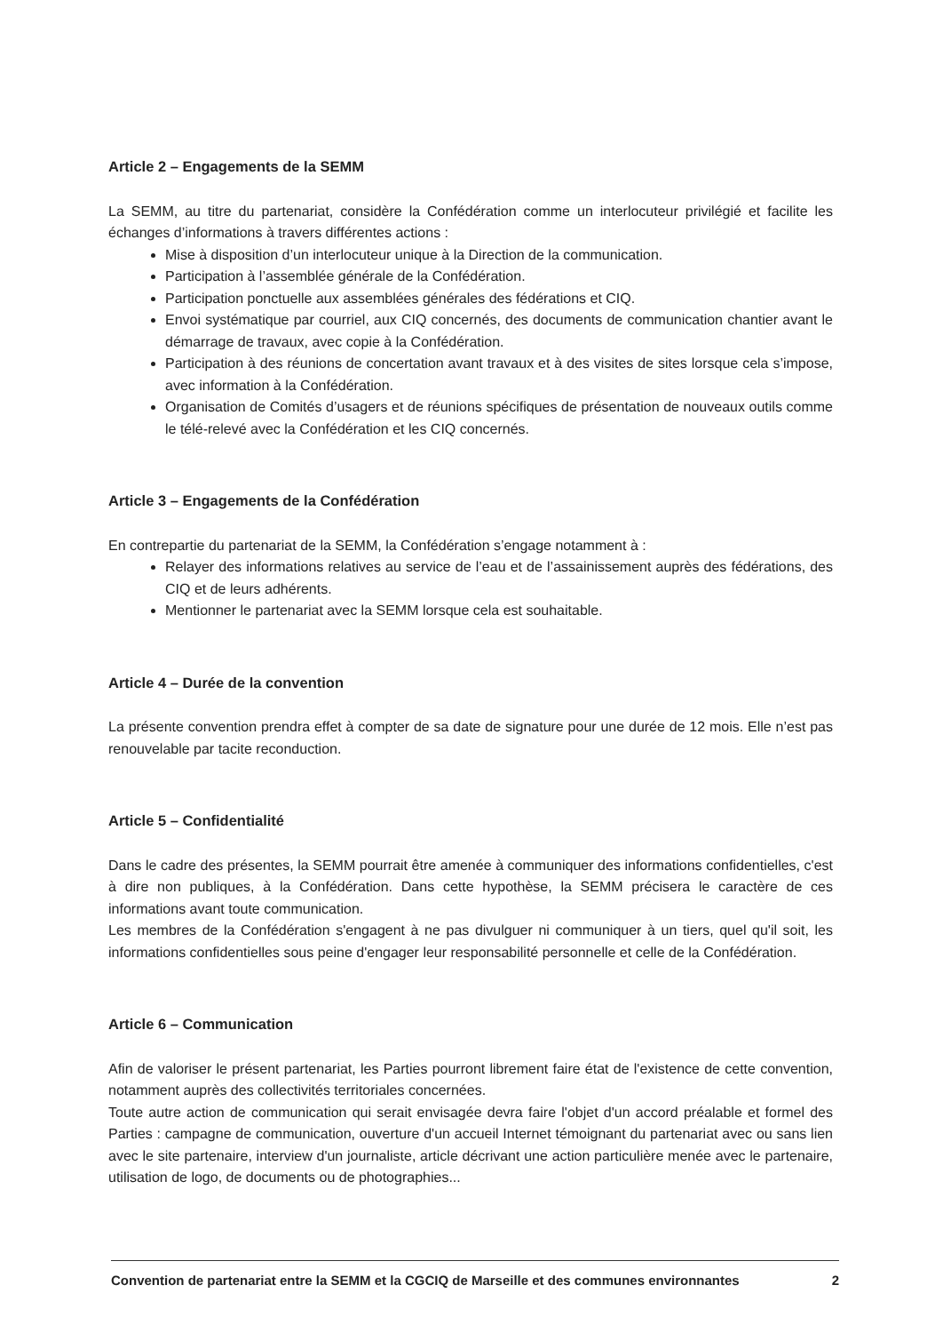Article 2 – Engagements de la SEMM
La SEMM, au titre du partenariat, considère la Confédération comme un interlocuteur privilégié et facilite les échanges d’informations à travers différentes actions :
Mise à disposition d’un interlocuteur unique à la Direction de la communication.
Participation à l’assemblée générale de la Confédération.
Participation ponctuelle aux assemblées générales des fédérations et CIQ.
Envoi systématique par courriel, aux CIQ concernés, des documents de communication chantier avant le démarrage de travaux, avec copie à la Confédération.
Participation à des réunions de concertation avant travaux et à des visites de sites lorsque cela s’impose, avec information à la Confédération.
Organisation de Comités d’usagers et de réunions spécifiques de présentation de nouveaux outils comme le télé-relevé avec la Confédération et les CIQ concernés.
Article 3 – Engagements de la Confédération
En contrepartie du partenariat de la SEMM, la Confédération s’engage notamment à :
Relayer des informations relatives au service de l’eau et de l’assainissement auprès des fédérations, des CIQ et de leurs adhérents.
Mentionner le partenariat avec la SEMM lorsque cela est souhaitable.
Article 4 – Durée de la convention
La présente convention prendra effet à compter de sa date de signature pour une durée de 12 mois. Elle n’est pas renouvelable par tacite reconduction.
Article 5 – Confidentialité
Dans le cadre des présentes, la SEMM pourrait être amenée à communiquer des informations confidentielles, c'est à dire non publiques, à la Confédération. Dans cette hypothèse, la SEMM précisera le caractère de ces informations avant toute communication.
Les membres de la Confédération s'engagent à ne pas divulguer ni communiquer à un tiers, quel qu'il soit, les informations confidentielles sous peine d'engager leur responsabilité personnelle et celle de la Confédération.
Article 6 – Communication
Afin de valoriser le présent partenariat, les Parties pourront librement faire état de l'existence de cette convention, notamment auprès des collectivités territoriales concernées.
Toute autre action de communication qui serait envisagée devra faire l'objet d'un accord préalable et formel des Parties : campagne de communication, ouverture d'un accueil Internet témoignant du partenariat avec ou sans lien avec le site partenaire, interview d'un journaliste, article décrivant une action particulière menée avec le partenaire, utilisation de logo, de documents ou de photographies...
Convention de partenariat entre la SEMM et la CGCIQ de Marseille et des communes environnantes 2